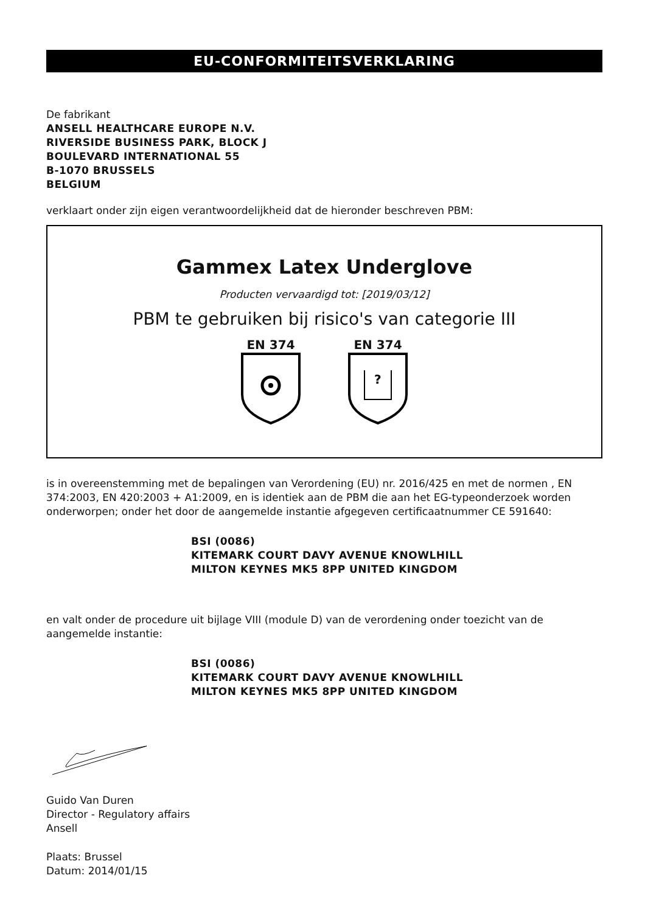EU-CONFORMITEITSVERKLARING
De fabrikant
ANSELL HEALTHCARE EUROPE N.V.
RIVERSIDE BUSINESS PARK, BLOCK J
BOULEVARD INTERNATIONAL 55
B-1070 BRUSSELS
BELGIUM
verklaart onder zijn eigen verantwoordelijkheid dat de hieronder beschreven PBM:
Gammex Latex Underglove
Producten vervaardigd tot: [2019/03/12]
PBM te gebruiken bij risico's van categorie III
EN 374
EN 374
?
is in overeenstemming met de bepalingen van Verordening (EU) nr. 2016/425 en met de normen , EN 374:2003, EN 420:2003 + A1:2009, en is identiek aan de PBM die aan het EG-typeonderzoek worden onderworpen; onder het door de aangemelde instantie afgegeven certificaatnummer CE 591640:
BSI (0086)
KITEMARK COURT DAVY AVENUE KNOWLHILL
MILTON KEYNES MK5 8PP UNITED KINGDOM
en valt onder de procedure uit bijlage VIII (module D) van de verordening onder toezicht van de aangemelde instantie:
BSI (0086)
KITEMARK COURT DAVY AVENUE KNOWLHILL
MILTON KEYNES MK5 8PP UNITED KINGDOM
Guido Van Duren
Director - Regulatory affairs
Ansell
Plaats: Brussel
Datum: 2014/01/15